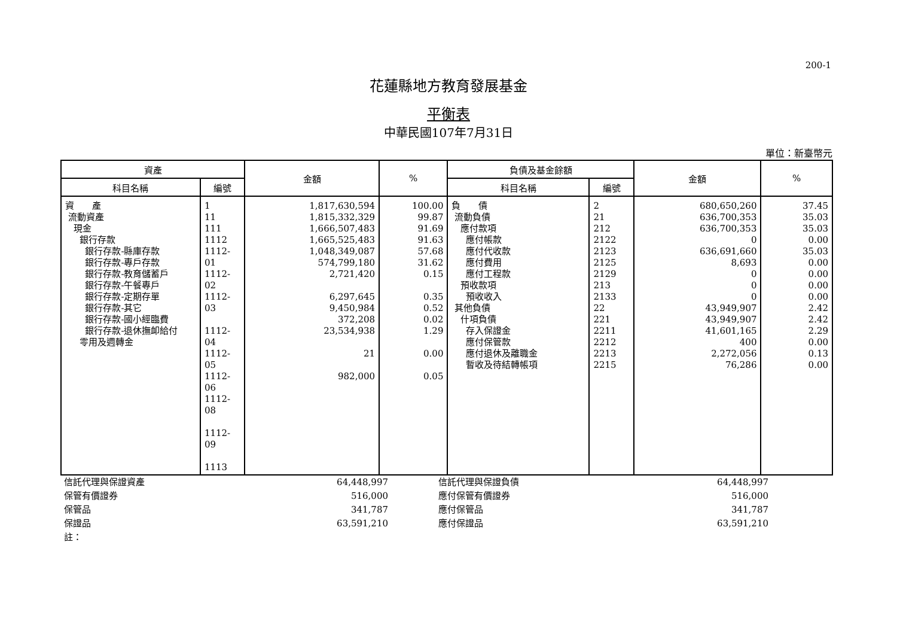200-1
花蓮縣地方教育發展基金
平衡表
中華民國107年7月31日
單位：新臺幣元
| 資產 | | 金額 | % | 負債及基金餘額 | | 金額 | % |
| --- | --- | --- | --- | --- | --- | --- | --- |
| 科目名稱 | 編號 | | | 科目名稱 | 編號 | | |
| 資 產 流動資產 現金 銀行存款 銀行存款-縣庫存款 銀行存款-專戶存款 銀行存款-教育儲蓄戶 銀行存款-午餐專戶 銀行存款-定期存單 銀行存款-其它 銀行存款-國小經臨費 銀行存款-退休撫卹給付 零用及週轉金 | 1 11 111 1112 1112-01 1112-02 1112-03 1112-04 1112-05 1112-06 1112-08 1112-09 1113 | 1,817,630,594 1,815,332,329 1,666,507,483 1,665,525,483 1,048,349,087 574,799,180 2,721,420 6,297,645 9,450,984 372,208 23,534,938 21 982,000 | 100.00 99.87 91.69 91.63 57.68 31.62 0.15 0.35 0.52 0.02 1.29 0.00 0.05 | 負 債 流動負債 應付款項 應付帳款 應付代收款 應付費用 應付工程款 預收款項 預收收入 其他負債 什項負債 存入保證金 應付保管款 應付退休及離職金 暫收及待結轉帳項 | 2 21 212 2122 2123 2125 2129 213 2133 22 221 2211 2212 2213 2215 | 680,650,260 636,700,353 636,700,353 0 636,691,660 8,693 0 0 0 43,949,907 43,949,907 41,601,165 400 2,272,056 76,286 | 37.45 35.03 35.03 0.00 35.03 0.00 0.00 0.00 0.00 2.42 2.42 2.29 0.00 0.13 0.00 |
| 信託代理與保證資產 | 64,448,997 | | 信託代理與保證負債 | 64,448,997 |
| 保管有價證券 | 516,000 | | 應付保管有價證券 | 516,000 |
| 保管品 | 341,787 | | 應付保管品 | 341,787 |
| 保證品 | 63,591,210 | | 應付保證品 | 63,591,210 |
| 註： | | | | |